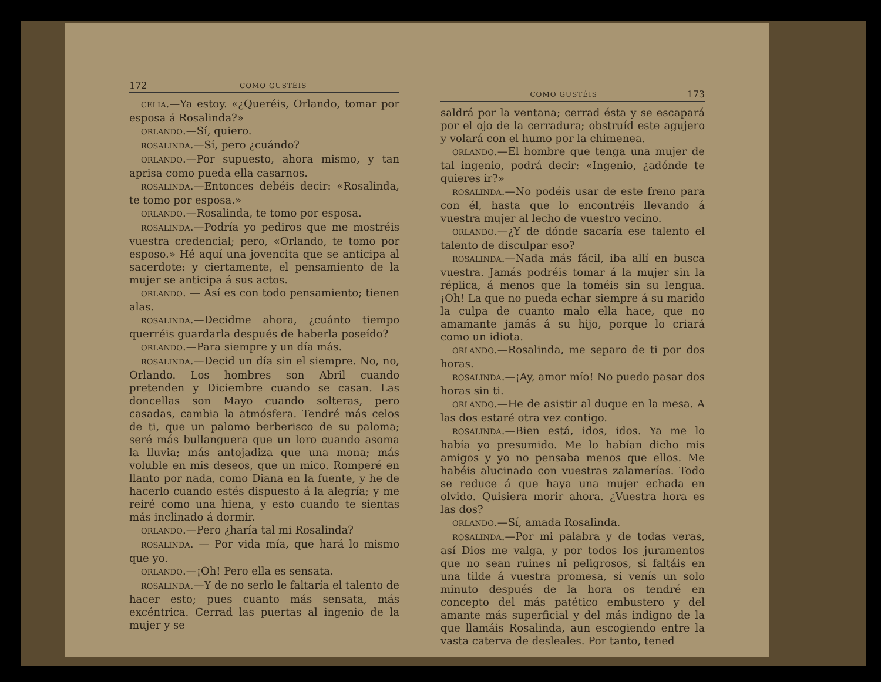172 COMO GUSTÉIS
CELIA.—Ya estoy. «¿Queréis, Orlando, tomar por esposa á Rosalinda?»
ORLANDO.—Sí, quiero.
ROSALINDA.—Sí, pero ¿cuándo?
ORLANDO.—Por supuesto, ahora mismo, y tan aprisa como pueda ella casarnos.
ROSALINDA.—Entonces debéis decir: «Rosalinda, te tomo por esposa.»
ORLANDO.—Rosalinda, te tomo por esposa.
ROSALINDA.—Podría yo pediros que me mostréis vuestra credencial; pero, «Orlando, te tomo por esposo.» Hé aquí una jovencita que se anticipa al sacerdote: y ciertamente, el pensamiento de la mujer se anticipa á sus actos.
ORLANDO. — Así es con todo pensamiento; tienen alas.
ROSALINDA.—Decidme ahora, ¿cuánto tiempo querréis guardarla después de haberla poseído?
ORLANDO.—Para siempre y un día más.
ROSALINDA.—Decid un día sin el siempre. No, no, Orlando. Los hombres son Abril cuando pretenden y Diciembre cuando se casan. Las doncellas son Mayo cuando solteras, pero casadas, cambia la atmósfera. Tendré más celos de ti, que un palomo berberisco de su paloma; seré más bullanguera que un loro cuando asoma la lluvia; más antojadiza que una mona; más voluble en mis deseos, que un mico. Romperé en llanto por nada, como Diana en la fuente, y he de hacerlo cuando estés dispuesto á la alegría; y me reiré como una hiena, y esto cuando te sientas más inclinado á dormir.
ORLANDO.—Pero ¿haría tal mi Rosalinda?
ROSALINDA. — Por vida mía, que hará lo mismo que yo.
ORLANDO.—¡Oh! Pero ella es sensata.
ROSALINDA.—Y de no serlo le faltaría el talento de hacer esto; pues cuanto más sensata, más excéntrica. Cerrad las puertas al ingenio de la mujer y se
COMO GUSTÉIS 173
saldrá por la ventana; cerrad ésta y se escapará por el ojo de la cerradura; obstruíd este agujero y volará con el humo por la chimenea.
ORLANDO.—El hombre que tenga una mujer de tal ingenio, podrá decir: «Ingenio, ¿adónde te quieres ir?»
ROSALINDA.—No podéis usar de este freno para con él, hasta que lo encontréis llevando á vuestra mujer al lecho de vuestro vecino.
ORLANDO.—¿Y de dónde sacaría ese talento el talento de disculpar eso?
ROSALINDA.—Nada más fácil, iba allí en busca vuestra. Jamás podréis tomar á la mujer sin la réplica, á menos que la toméis sin su lengua. ¡Oh! La que no pueda echar siempre á su marido la culpa de cuanto malo ella hace, que no amamante jamás á su hijo, porque lo criará como un idiota.
ORLANDO.—Rosalinda, me separo de ti por dos horas.
ROSALINDA.—¡Ay, amor mío! No puedo pasar dos horas sin ti.
ORLANDO.—He de asistir al duque en la mesa. A las dos estaré otra vez contigo.
ROSALINDA.—Bien está, idos, idos. Ya me lo había yo presumido. Me lo habían dicho mis amigos y yo no pensaba menos que ellos. Me habéis alucinado con vuestras zalamerías. Todo se reduce á que haya una mujer echada en olvido. Quisiera morir ahora. ¿Vuestra hora es las dos?
ORLANDO.—Sí, amada Rosalinda.
ROSALINDA.—Por mi palabra y de todas veras, así Dios me valga, y por todos los juramentos que no sean ruines ni peligrosos, si faltáis en una tilde á vuestra promesa, si venís un solo minuto después de la hora os tendré en concepto del más patético embustero y del amante más superficial y del más indigno de la que llamáis Rosalinda, aun escogiendo entre la vasta caterva de desleales. Por tanto, tened